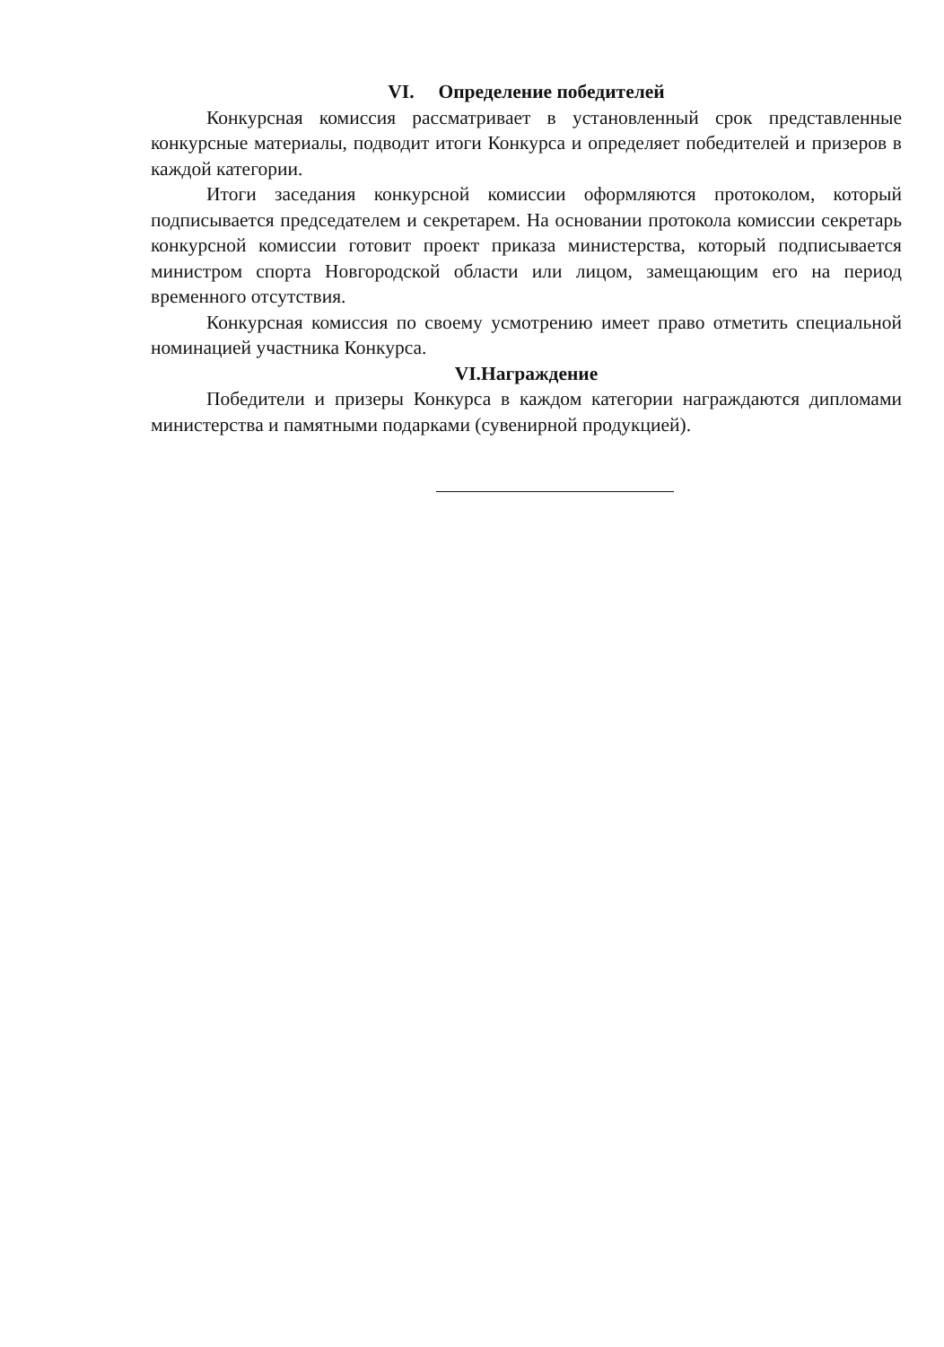VI. Определение победителей
Конкурсная комиссия рассматривает в установленный срок представленные конкурсные материалы, подводит итоги Конкурса и определяет победителей и призеров в каждой категории.
Итоги заседания конкурсной комиссии оформляются протоколом, который подписывается председателем и секретарем. На основании протокола комиссии секретарь конкурсной комиссии готовит проект приказа министерства, который подписывается министром спорта Новгородской области или лицом, замещающим его на период временного отсутствия.
Конкурсная комиссия по своему усмотрению имеет право отметить специальной номинацией участника Конкурса.
VI.Награждение
Победители и призеры Конкурса в каждом категории награждаются дипломами министерства и памятными подарками (сувенирной продукцией).